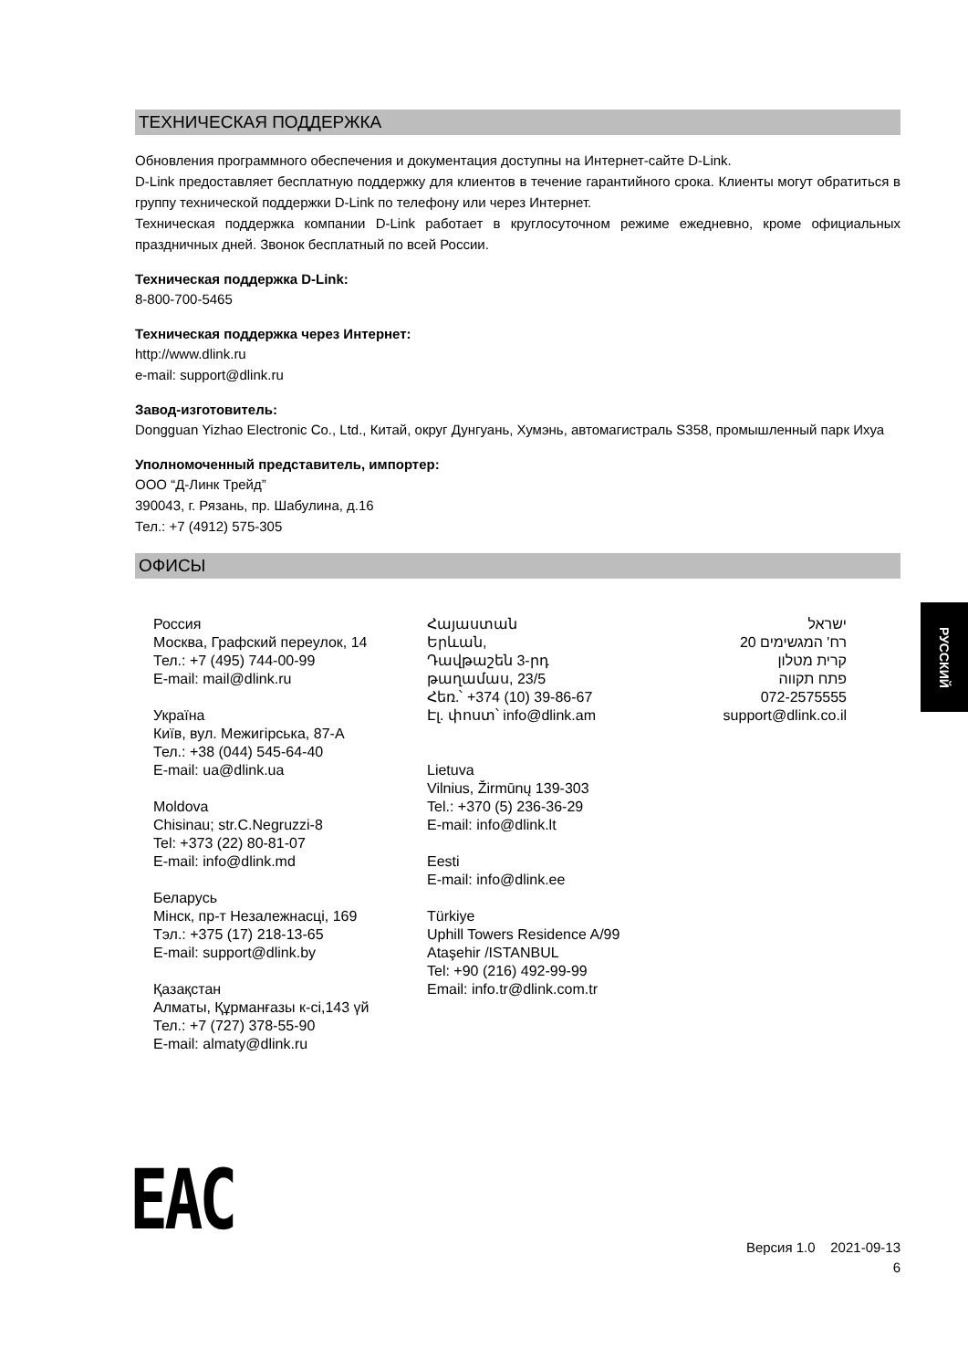ТЕХНИЧЕСКАЯ ПОДДЕРЖКА
Обновления программного обеспечения и документация доступны на Интернет-сайте D-Link.
D-Link предоставляет бесплатную поддержку для клиентов в течение гарантийного срока. Клиенты могут обратиться в группу технической поддержки D-Link по телефону или через Интернет.
Техническая поддержка компании D-Link работает в круглосуточном режиме ежедневно, кроме официальных праздничных дней. Звонок бесплатный по всей России.
Техническая поддержка D-Link:
8-800-700-5465
Техническая поддержка через Интернет:
http://www.dlink.ru
e-mail: support@dlink.ru
Завод-изготовитель:
Dongguan Yizhao Electronic Co., Ltd., Китай, округ Дунгуань, Хумэнь, автомагистраль S358, промышленный парк Ихуа
Уполномоченный представитель, импортер:
ООО “Д-Линк Трейд”
390043, г. Рязань, пр. Шабулина, д.16
Тел.: +7 (4912) 575-305
ОФИСЫ
Россия
Москва, Графский переулок, 14
Тел.: +7 (495) 744-00-99
E-mail: mail@dlink.ru
Україна
Київ, вул. Межигірська, 87-А
Тел.: +38 (044) 545-64-40
E-mail: ua@dlink.ua
Moldova
Chisinau; str.C.Negruzzi-8
Tel: +373 (22) 80-81-07
E-mail: info@dlink.md
Беларусь
Мінск, пр-т Незалежнасці, 169
Тэл.: +375 (17) 218-13-65
E-mail: support@dlink.by
Қазақстан
Алматы, Құрманғазы к-сі,143 үй
Тел.: +7 (727) 378-55-90
E-mail: almaty@dlink.ru
Հայաստան
Երևան,
Դավթաշեն 3-րդ
թաղամաս, 23/5
Հեռ.՝ +374 (10) 39-86-67
Էլ. փոստ՝ info@dlink.am
Lietuva
Vilnius, Žirmūnų 139-303
Tel.: +370 (5) 236-36-29
E-mail: info@dlink.lt
Eesti
E-mail: info@dlink.ee
Türkiye
Uphill Towers Residence A/99
Ataşehir /ISTANBUL
Tel: +90 (216) 492-99-99
Email: info.tr@dlink.com.tr
ישראל
רח' המגשימים 20
קרית מטלון
פתח תקווה
072-2575555
support@dlink.co.il
EAC
Версия 1.0 2021-09-13
6
РУССКИЙ